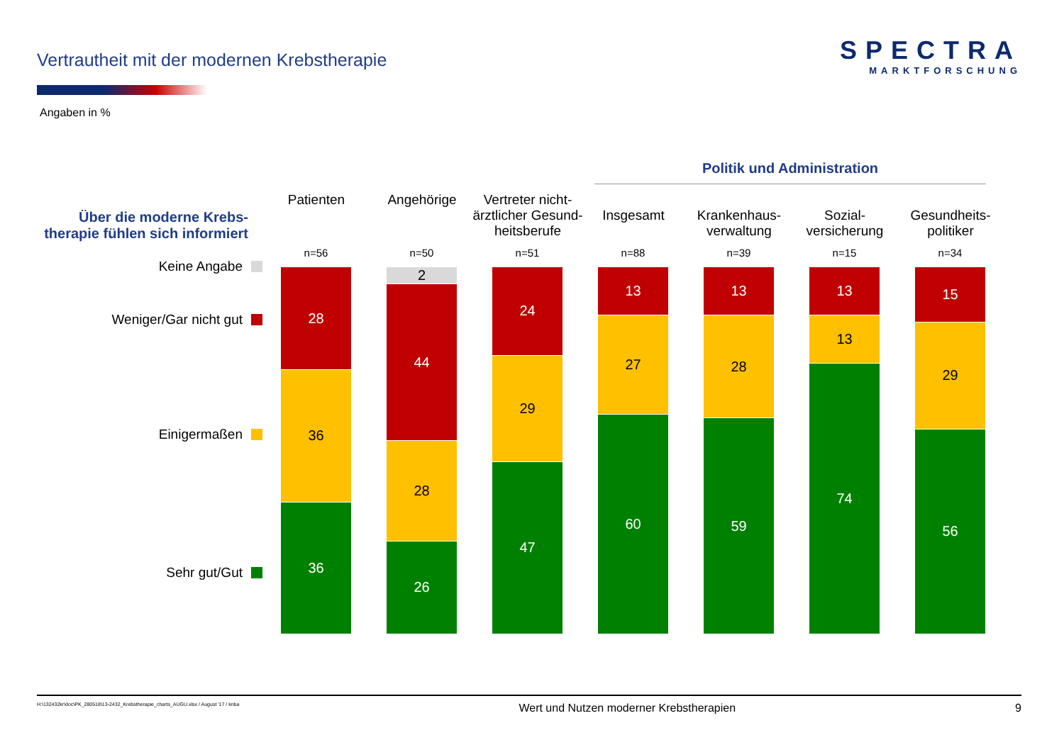Vertrautheit mit der modernen Krebstherapie
SPECTRA
MARKTFORSCHUNG
Angaben in %
Über die moderne Krebs-
therapie fühlen sich informiert
Keine Angabe
Weniger/Gar nicht gut
Einigermaßen
Sehr gut/Gut
Politik und Administration
Patienten
n=56
28
36
36
Angehörige
n=50
2
44
28
26
Vertreter nicht-
ärztlicher Gesund-
heitsberufe
n=51
24
29
47
Insgesamt
n=88
13
27
60
Krankenhaus-
verwaltung
n=39
13
28
59
Sozial-
versicherung
n=15
13
13
74
Gesundheits-
politiker
n=34
15
29
56
H:\132432kr\doc\PK_280518\13-2432_Krebstherapie_charts_AUGU.xlsx / August '17 / knba Wert und Nutzen moderner Krebstherapien 9